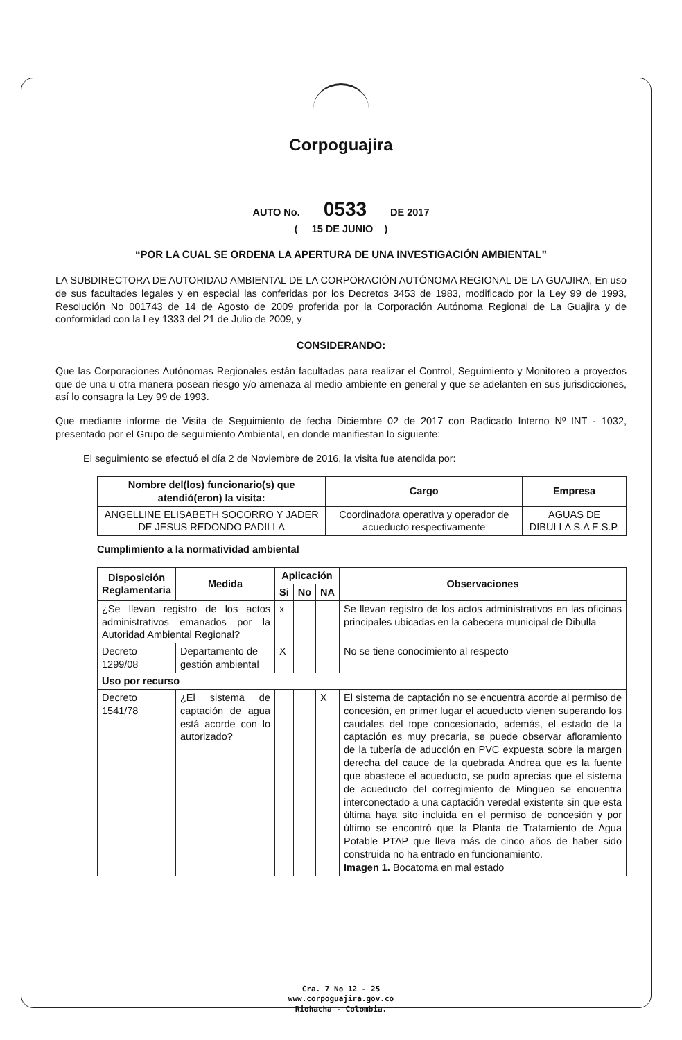Corpoguajira
AUTO No. 0533 DE 2017
( 15 DE JUNIO )
“POR LA CUAL SE ORDENA LA APERTURA DE UNA INVESTIGACIÓN AMBIENTAL”
LA SUBDIRECTORA DE AUTORIDAD AMBIENTAL DE LA CORPORACIÓN AUTÓNOMA REGIONAL DE LA GUAJIRA, En uso de sus facultades legales y en especial las conferidas por los Decretos 3453 de 1983, modificado por la Ley 99 de 1993, Resolución No 001743 de 14 de Agosto de 2009 proferida por la Corporación Autónoma Regional de La Guajira y de conformidad con la Ley 1333 del 21 de Julio de 2009, y
CONSIDERANDO:
Que las Corporaciones Autónomas Regionales están facultadas para realizar el Control, Seguimiento y Monitoreo a proyectos que de una u otra manera posean riesgo y/o amenaza al medio ambiente en general y que se adelanten en sus jurisdicciones, así lo consagra la Ley 99 de 1993.
Que mediante informe de Visita de Seguimiento de fecha Diciembre 02 de 2017 con Radicado Interno Nº INT - 1032, presentado por el Grupo de seguimiento Ambiental, en donde manifiestan lo siguiente:
El seguimiento se efectuó el día 2 de Noviembre de 2016, la visita fue atendida por:
| Nombre del(los) funcionario(s) que atendió(eron) la visita: | Cargo | Empresa |
| --- | --- | --- |
| ANGELLINE ELISABETH SOCORRO Y JADER DE JESUS REDONDO PADILLA | Coordinadora operativa y operador de acueducto respectivamente | AGUAS DE DIBULLA S.A E.S.P. |
Cumplimiento a la normatividad ambiental
| Disposición Reglamentaria | Medida | Aplicación | | | Observaciones |
| --- | --- | --- | --- | --- | --- |
| | | Si | No | NA | |
| ¿Se llevan registro de los actos administrativos emanados por la Autoridad Ambiental Regional? | | x | | | Se llevan registro de los actos administrativos en las oficinas principales ubicadas en la cabecera municipal de Dibulla |
| Decreto 1299/08 | Departamento de gestión ambiental | X | | | No se tiene conocimiento al respecto |
| Uso por recurso | | | | | |
| Decreto 1541/78 | ¿El sistema de captación de agua está acorde con lo autorizado? | | | X | El sistema de captación no se encuentra acorde al permiso de concesión, en primer lugar el acueducto vienen superando los caudales del tope concesionado, además, el estado de la captación es muy precaria, se puede observar afloramiento de la tubería de aducción en PVC expuesta sobre la margen derecha del cauce de la quebrada Andrea que es la fuente que abastece el acueducto, se pudo aprecias que el sistema de acueducto del corregimiento de Mingueo se encuentra interconectado a una captación veredal existente sin que esta última haya sito incluida en el permiso de concesión y por último se encontró que la Planta de Tratamiento de Agua Potable PTAP que lleva más de cinco años de haber sido construida no ha entrado en funcionamiento. Imagen 1. Bocatoma en mal estado |
Cra. 7 No 12 - 25
www.corpoguajira.gov.co
Riohacha - Colombia.